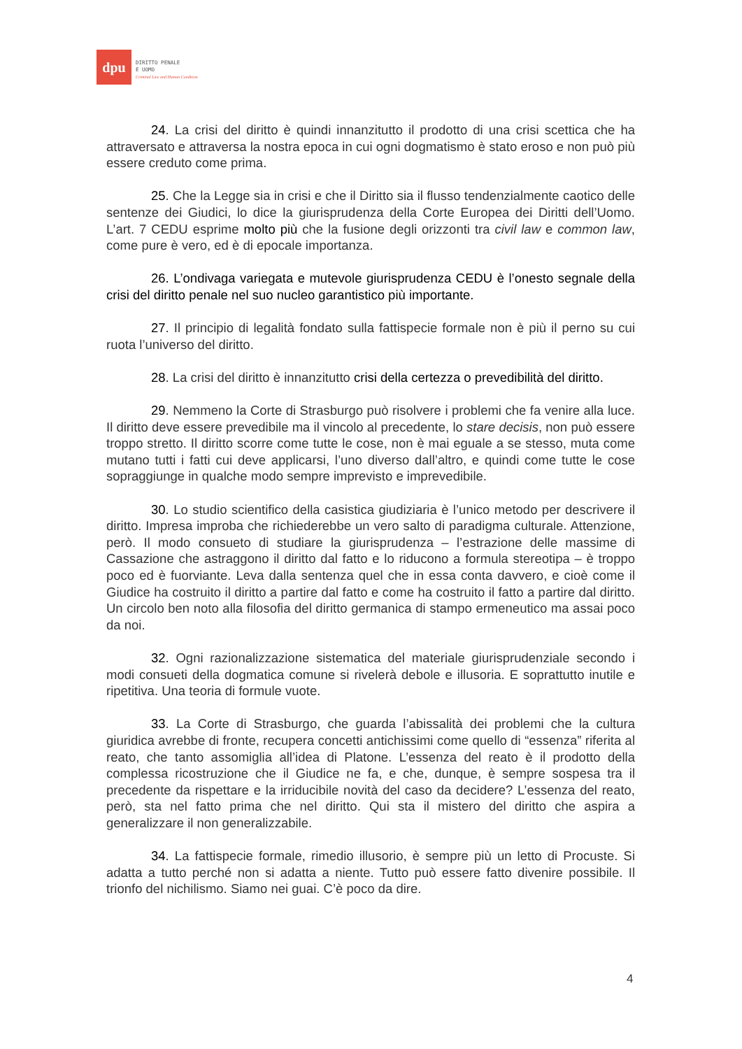dpu
DIRITTO PENALE
E UOMO
Criminal Law and Human Condition
24. La crisi del diritto è quindi innanzitutto il prodotto di una crisi scettica che ha attraversato e attraversa la nostra epoca in cui ogni dogmatismo è stato eroso e non può più essere creduto come prima.
25. Che la Legge sia in crisi e che il Diritto sia il flusso tendenzialmente caotico delle sentenze dei Giudici, lo dice la giurisprudenza della Corte Europea dei Diritti dell’Uomo. L’art. 7 CEDU esprime molto più che la fusione degli orizzonti tra civil law e common law, come pure è vero, ed è di epocale importanza.
26. L’ondivaga variegata e mutevole giurisprudenza CEDU è l’onesto segnale della crisi del diritto penale nel suo nucleo garantistico più importante.
27. Il principio di legalità fondato sulla fattispecie formale non è più il perno su cui ruota l’universo del diritto.
28. La crisi del diritto è innanzitutto crisi della certezza o prevedibilità del diritto.
29. Nemmeno la Corte di Strasburgo può risolvere i problemi che fa venire alla luce. Il diritto deve essere prevedibile ma il vincolo al precedente, lo stare decisis, non può essere troppo stretto. Il diritto scorre come tutte le cose, non è mai eguale a se stesso, muta come mutano tutti i fatti cui deve applicarsi, l’uno diverso dall’altro, e quindi come tutte le cose sopraggiunge in qualche modo sempre imprevisto e imprevedibile.
30. Lo studio scientifico della casistica giudiziaria è l’unico metodo per descrivere il diritto. Impresa improba che richiederebbe un vero salto di paradigma culturale. Attenzione, però. Il modo consueto di studiare la giurisprudenza – l’estrazione delle massime di Cassazione che astraggono il diritto dal fatto e lo riducono a formula stereotipa – è troppo poco ed è fuorviante. Leva dalla sentenza quel che in essa conta davvero, e cioè come il Giudice ha costruito il diritto a partire dal fatto e come ha costruito il fatto a partire dal diritto. Un circolo ben noto alla filosofia del diritto germanica di stampo ermeneutico ma assai poco da noi.
32. Ogni razionalizzazione sistematica del materiale giurisprudenziale secondo i modi consueti della dogmatica comune si rivelerà debole e illusoria. E soprattutto inutile e ripetitiva. Una teoria di formule vuote.
33. La Corte di Strasburgo, che guarda l’abissalità dei problemi che la cultura giuridica avrebbe di fronte, recupera concetti antichissimi come quello di “essenza” riferita al reato, che tanto assomiglia all’idea di Platone. L’essenza del reato è il prodotto della complessa ricostruzione che il Giudice ne fa, e che, dunque, è sempre sospesa tra il precedente da rispettare e la irriducibile novità del caso da decidere? L’essenza del reato, però, sta nel fatto prima che nel diritto. Qui sta il mistero del diritto che aspira a generalizzare il non generalizzabile.
34. La fattispecie formale, rimedio illusorio, è sempre più un letto di Procuste. Si adatta a tutto perché non si adatta a niente. Tutto può essere fatto divenire possibile. Il trionfo del nichilismo. Siamo nei guai. C’è poco da dire.
4